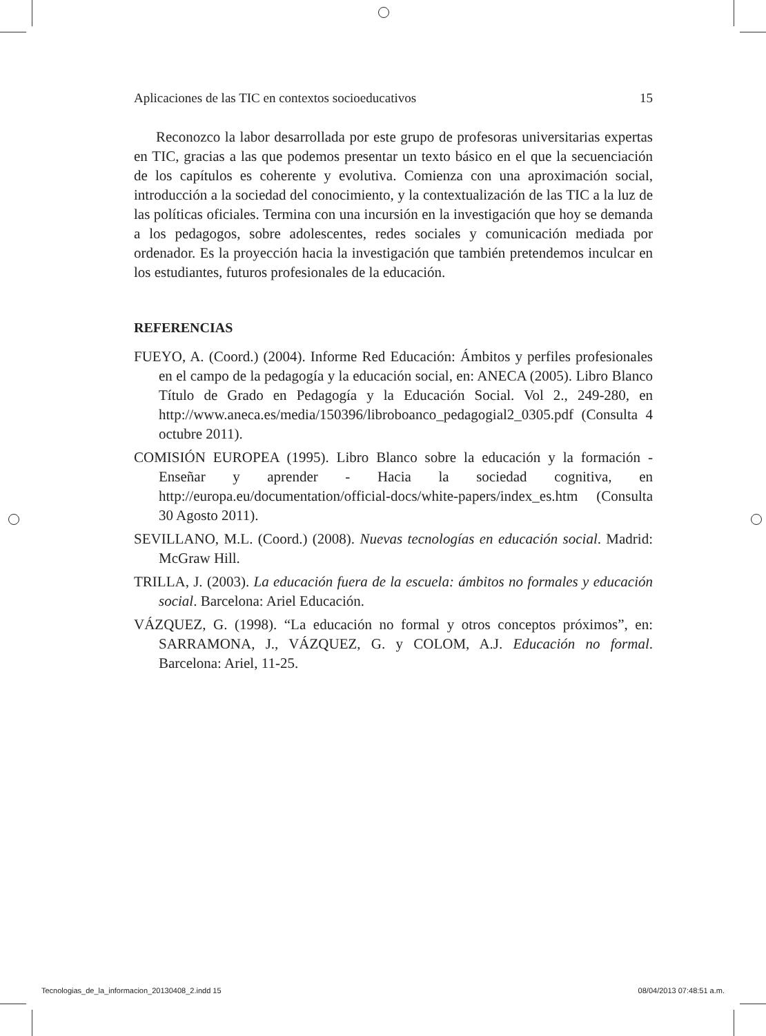Aplicaciones de las TIC en contextos socioeducativos 15
Reconozco la labor desarrollada por este grupo de profesoras universitarias expertas en TIC, gracias a las que podemos presentar un texto básico en el que la secuenciación de los capítulos es coherente y evolutiva. Comienza con una aproximación social, introducción a la sociedad del conocimiento, y la contextualización de las TIC a la luz de las políticas oficiales. Termina con una incursión en la investigación que hoy se demanda a los pedagogos, sobre adolescentes, redes sociales y comunicación mediada por ordenador. Es la proyección hacia la investigación que también pretendemos inculcar en los estudiantes, futuros profesionales de la educación.
REFERENCIAS
FUEYO, A. (Coord.) (2004). Informe Red Educación: Ámbitos y perfiles profesionales en el campo de la pedagogía y la educación social, en: ANECA (2005). Libro Blanco Título de Grado en Pedagogía y la Educación Social. Vol 2., 249-280, en http://www.aneca.es/media/150396/libroboanco_pedagogial2_0305.pdf (Consulta 4 octubre 2011).
COMISIÓN EUROPEA (1995). Libro Blanco sobre la educación y la formación - Enseñar y aprender - Hacia la sociedad cognitiva, en http://europa.eu/documentation/official-docs/white-papers/index_es.htm (Consulta 30 Agosto 2011).
SEVILLANO, M.L. (Coord.) (2008). Nuevas tecnologías en educación social. Madrid: McGraw Hill.
TRILLA, J. (2003). La educación fuera de la escuela: ámbitos no formales y educación social. Barcelona: Ariel Educación.
VÁZQUEZ, G. (1998). “La educación no formal y otros conceptos próximos”, en: SARRAMONA, J., VÁZQUEZ, G. y COLOM, A.J. Educación no formal. Barcelona: Ariel, 11-25.
Tecnologias_de_la_informacion_20130408_2.indd 15 08/04/2013 07:48:51 a.m.